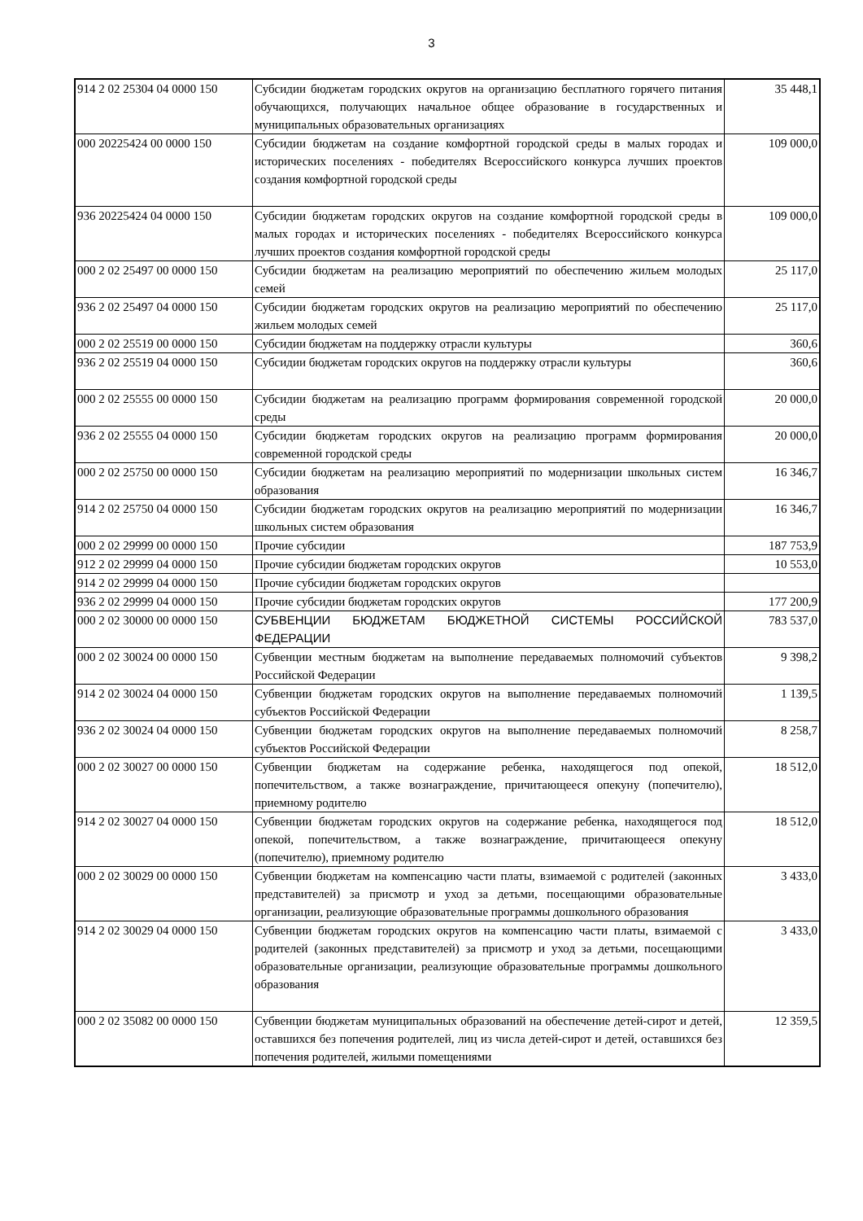3
| 914 2 02 25304 04 0000 150 | Субсидии бюджетам городских округов на организацию бесплатного горячего питания обучающихся, получающих начальное общее образование в государственных и муниципальных образовательных организациях | 35 448,1 |
| 000 20225424 00 0000 150 | Субсидии бюджетам на создание комфортной городской среды в малых городах и исторических поселениях - победителях Всероссийского конкурса лучших проектов создания комфортной городской среды | 109 000,0 |
| 936 20225424 04 0000 150 | Субсидии бюджетам городских округов на создание комфортной городской среды в малых городах и исторических поселениях - победителях Всероссийского конкурса лучших проектов создания комфортной городской среды | 109 000,0 |
| 000 2 02 25497 00 0000 150 | Субсидии бюджетам на реализацию мероприятий по обеспечению жильем молодых семей | 25 117,0 |
| 936 2 02 25497 04 0000 150 | Субсидии бюджетам городских округов на реализацию мероприятий по обеспечению жильем молодых семей | 25 117,0 |
| 000 2 02 25519 00 0000 150 | Субсидии бюджетам на поддержку отрасли культуры | 360,6 |
| 936 2 02 25519 04 0000 150 | Субсидии бюджетам городских округов на поддержку отрасли культуры | 360,6 |
| 000 2 02 25555 00 0000 150 | Субсидии бюджетам на реализацию программ формирования современной городской среды | 20 000,0 |
| 936 2 02 25555 04 0000 150 | Субсидии бюджетам городских округов на реализацию программ формирования современной городской среды | 20 000,0 |
| 000 2 02 25750 00 0000 150 | Субсидии бюджетам на реализацию мероприятий по модернизации школьных систем образования | 16 346,7 |
| 914 2 02 25750 04 0000 150 | Субсидии бюджетам городских округов на реализацию мероприятий по модернизации школьных систем образования | 16 346,7 |
| 000 2 02 29999 00 0000 150 | Прочие субсидии | 187 753,9 |
| 912 2 02 29999 04 0000 150 | Прочие субсидии бюджетам городских округов | 10 553,0 |
| 914 2 02 29999 04 0000 150 | Прочие субсидии бюджетам городских округов | |
| 936 2 02 29999 04 0000 150 | Прочие субсидии бюджетам городских округов | 177 200,9 |
| 000 2 02 30000 00 0000 150 | СУБВЕНЦИИ БЮДЖЕТАМ БЮДЖЕТНОЙ СИСТЕМЫ РОССИЙСКОЙ ФЕДЕРАЦИИ | 783 537,0 |
| 000 2 02 30024 00 0000 150 | Субвенции местным бюджетам на выполнение передаваемых полномочий субъектов Российской Федерации | 9 398,2 |
| 914 2 02 30024 04 0000 150 | Субвенции бюджетам городских округов на выполнение передаваемых полномочий субъектов Российской Федерации | 1 139,5 |
| 936 2 02 30024 04 0000 150 | Субвенции бюджетам городских округов на выполнение передаваемых полномочий субъектов Российской Федерации | 8 258,7 |
| 000 2 02 30027 00 0000 150 | Субвенции бюджетам на содержание ребенка, находящегося под опекой, попечительством, а также вознаграждение, причитающееся опекуну (попечителю), приемному родителю | 18 512,0 |
| 914 2 02 30027 04 0000 150 | Субвенции бюджетам городских округов на содержание ребенка, находящегося под опекой, попечительством, а также вознаграждение, причитающееся опекуну (попечителю), приемному родителю | 18 512,0 |
| 000 2 02 30029 00 0000 150 | Субвенции бюджетам на компенсацию части платы, взимаемой с родителей (законных представителей) за присмотр и уход за детьми, посещающими образовательные организации, реализующие образовательные программы дошкольного образования | 3 433,0 |
| 914 2 02 30029 04 0000 150 | Субвенции бюджетам городских округов на компенсацию части платы, взимаемой с родителей (законных представителей) за присмотр и уход за детьми, посещающими образовательные организации, реализующие образовательные программы дошкольного образования | 3 433,0 |
| 000 2 02 35082 00 0000 150 | Субвенции бюджетам муниципальных образований на обеспечение детей-сирот и детей, оставшихся без попечения родителей, лиц из числа детей-сирот и детей, оставшихся без попечения родителей, жилыми помещениями | 12 359,5 |